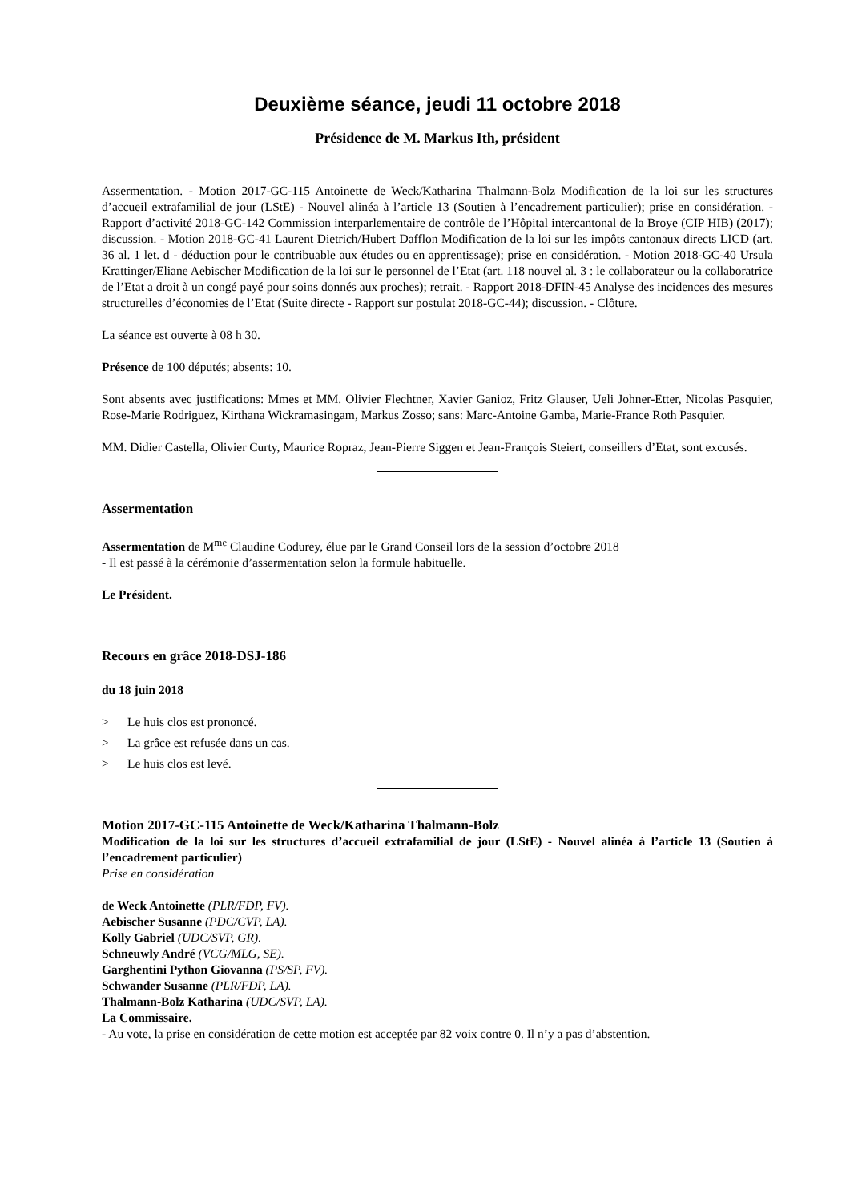Deuxième séance, jeudi 11 octobre 2018
Présidence de M. Markus Ith, président
Assermentation. - Motion 2017-GC-115 Antoinette de Weck/Katharina Thalmann-Bolz Modification de la loi sur les structures d’accueil extrafamilial de jour (LStE) - Nouvel alinéa à l’article 13 (Soutien à l’encadrement particulier); prise en considération. - Rapport d’activité 2018-GC-142 Commission interparlementaire de contrôle de l’Hôpital intercantonal de la Broye (CIP HIB) (2017); discussion. - Motion 2018-GC-41 Laurent Dietrich/Hubert Dafflon Modification de la loi sur les impôts cantonaux directs LICD (art. 36 al. 1 let. d - déduction pour le contribuable aux études ou en apprentissage); prise en considération. - Motion 2018-GC-40 Ursula Krattinger/Eliane Aebischer Modification de la loi sur le personnel de l’Etat (art. 118 nouvel al. 3 : le collaborateur ou la collaboratrice de l’Etat a droit à un congé payé pour soins donnés aux proches); retrait. - Rapport 2018-DFIN-45 Analyse des incidences des mesures structurelles d’économies de l’Etat (Suite directe - Rapport sur postulat 2018-GC-44); discussion. - Clôture.
La séance est ouverte à 08 h 30.
Présence de 100 députés; absents: 10.
Sont absents avec justifications: Mmes et MM. Olivier Flechtner, Xavier Ganioz, Fritz Glauser, Ueli Johner-Etter, Nicolas Pasquier, Rose-Marie Rodriguez, Kirthana Wickramasingam, Markus Zosso; sans: Marc-Antoine Gamba, Marie-France Roth Pasquier.
MM. Didier Castella, Olivier Curty, Maurice Ropraz, Jean-Pierre Siggen et Jean-François Steiert, conseillers d’Etat, sont excusés.
Assermentation
Assermentation de M<sup>me</sup> Claudine Codurey, élue par le Grand Conseil lors de la session d’octobre 2018
- Il est passé à la cérémonie d’assermentation selon la formule habituelle.
Le Président.
Recours en grâce 2018-DSJ-186
du 18 juin 2018
> Le huis clos est prononcé.
> La grâce est refusée dans un cas.
> Le huis clos est levé.
Motion 2017-GC-115 Antoinette de Weck/Katharina Thalmann-Bolz
Modification de la loi sur les structures d’accueil extrafamilial de jour (LStE) - Nouvel alinéa à l’article 13 (Soutien à l’encadrement particulier)
Prise en considération
de Weck Antoinette (PLR/FDP, FV).
Aebischer Susanne (PDC/CVP, LA).
Kolly Gabriel (UDC/SVP, GR).
Schneuwly André (VCG/MLG, SE).
Garghentini Python Giovanna (PS/SP, FV).
Schwander Susanne (PLR/FDP, LA).
Thalmann-Bolz Katharina (UDC/SVP, LA).
La Commissaire.
- Au vote, la prise en considération de cette motion est acceptée par 82 voix contre 0. Il n’y a pas d’abstention.